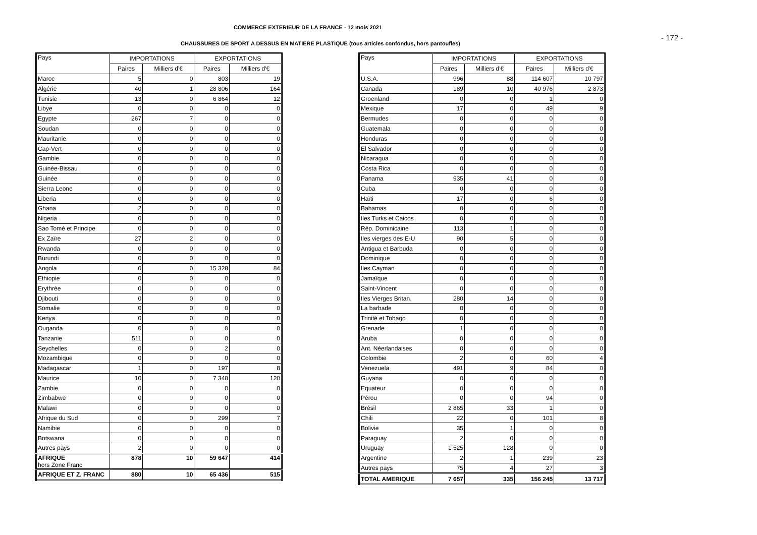COMMERCE EXTERIEUR DE LA FRANCE - 12 mois 2021
- 172 -
CHAUSSURES DE SPORT A DESSUS EN MATIERE PLASTIQUE (tous articles confondus, hors pantoufles)
| Pays | IMPORTATIONS | | EXPORTATIONS | |
| --- | --- | --- | --- | --- |
| | Paires | Milliers d'€ | Paires | Milliers d'€ |
| Maroc | 5 | 0 | 803 | 19 |
| Algérie | 40 | 1 | 28 806 | 164 |
| Tunisie | 13 | 0 | 6 864 | 12 |
| Libye | 0 | 0 | 0 | 0 |
| Egypte | 267 | 7 | 0 | 0 |
| Soudan | 0 | 0 | 0 | 0 |
| Mauritanie | 0 | 0 | 0 | 0 |
| Cap-Vert | 0 | 0 | 0 | 0 |
| Gambie | 0 | 0 | 0 | 0 |
| Guinée-Bissau | 0 | 0 | 0 | 0 |
| Guinée | 0 | 0 | 0 | 0 |
| Sierra Leone | 0 | 0 | 0 | 0 |
| Liberia | 0 | 0 | 0 | 0 |
| Ghana | 2 | 0 | 0 | 0 |
| Nigeria | 0 | 0 | 0 | 0 |
| Sao Tomé et Principe | 0 | 0 | 0 | 0 |
| Ex Zaïre | 27 | 2 | 0 | 0 |
| Rwanda | 0 | 0 | 0 | 0 |
| Burundi | 0 | 0 | 0 | 0 |
| Angola | 0 | 0 | 15 328 | 84 |
| Ethiopie | 0 | 0 | 0 | 0 |
| Erythrée | 0 | 0 | 0 | 0 |
| Djibouti | 0 | 0 | 0 | 0 |
| Somalie | 0 | 0 | 0 | 0 |
| Kenya | 0 | 0 | 0 | 0 |
| Ouganda | 0 | 0 | 0 | 0 |
| Tanzanie | 511 | 0 | 0 | 0 |
| Seychelles | 0 | 0 | 2 | 0 |
| Mozambique | 0 | 0 | 0 | 0 |
| Madagascar | 1 | 0 | 197 | 8 |
| Maurice | 10 | 0 | 7 348 | 120 |
| Zambie | 0 | 0 | 0 | 0 |
| Zimbabwe | 0 | 0 | 0 | 0 |
| Malawi | 0 | 0 | 0 | 0 |
| Afrique du Sud | 0 | 0 | 299 | 7 |
| Namibie | 0 | 0 | 0 | 0 |
| Botswana | 0 | 0 | 0 | 0 |
| Autres pays | 2 | 0 | 0 | 0 |
| AFRIQUE hors Zone Franc | 878 | 10 | 59 647 | 414 |
| AFRIQUE ET Z. FRANC | 880 | 10 | 65 436 | 515 |
| Pays | IMPORTATIONS | | EXPORTATIONS | |
| --- | --- | --- | --- | --- |
| | Paires | Milliers d'€ | Paires | Milliers d'€ |
| U.S.A. | 996 | 88 | 114 607 | 10 797 |
| Canada | 189 | 10 | 40 976 | 2 873 |
| Groenland | 0 | 0 | 1 | 0 |
| Mexique | 17 | 0 | 49 | 9 |
| Bermudes | 0 | 0 | 0 | 0 |
| Guatemala | 0 | 0 | 0 | 0 |
| Honduras | 0 | 0 | 0 | 0 |
| El Salvador | 0 | 0 | 0 | 0 |
| Nicaragua | 0 | 0 | 0 | 0 |
| Costa Rica | 0 | 0 | 0 | 0 |
| Panama | 935 | 41 | 0 | 0 |
| Cuba | 0 | 0 | 0 | 0 |
| Haïti | 17 | 0 | 6 | 0 |
| Bahamas | 0 | 0 | 0 | 0 |
| Iles Turks et Caicos | 0 | 0 | 0 | 0 |
| Rép. Dominicaine | 113 | 1 | 0 | 0 |
| Iles vierges des E-U | 90 | 5 | 0 | 0 |
| Antigua et Barbuda | 0 | 0 | 0 | 0 |
| Dominique | 0 | 0 | 0 | 0 |
| Iles Cayman | 0 | 0 | 0 | 0 |
| Jamaïque | 0 | 0 | 0 | 0 |
| Saint-Vincent | 0 | 0 | 0 | 0 |
| Iles Vierges Britan. | 280 | 14 | 0 | 0 |
| La barbade | 0 | 0 | 0 | 0 |
| Trinité et Tobago | 0 | 0 | 0 | 0 |
| Grenade | 1 | 0 | 0 | 0 |
| Aruba | 0 | 0 | 0 | 0 |
| Ant. Néerlandaises | 0 | 0 | 0 | 0 |
| Colombie | 2 | 0 | 60 | 4 |
| Venezuela | 491 | 9 | 84 | 0 |
| Guyana | 0 | 0 | 0 | 0 |
| Equateur | 0 | 0 | 0 | 0 |
| Pérou | 0 | 0 | 94 | 0 |
| Brésil | 2 865 | 33 | 1 | 0 |
| Chili | 22 | 0 | 101 | 8 |
| Bolivie | 35 | 1 | 0 | 0 |
| Paraguay | 2 | 0 | 0 | 0 |
| Uruguay | 1 525 | 128 | 0 | 0 |
| Argentine | 2 | 1 | 239 | 23 |
| Autres pays | 75 | 4 | 27 | 3 |
| TOTAL AMERIQUE | 7 657 | 335 | 156 245 | 13 717 |